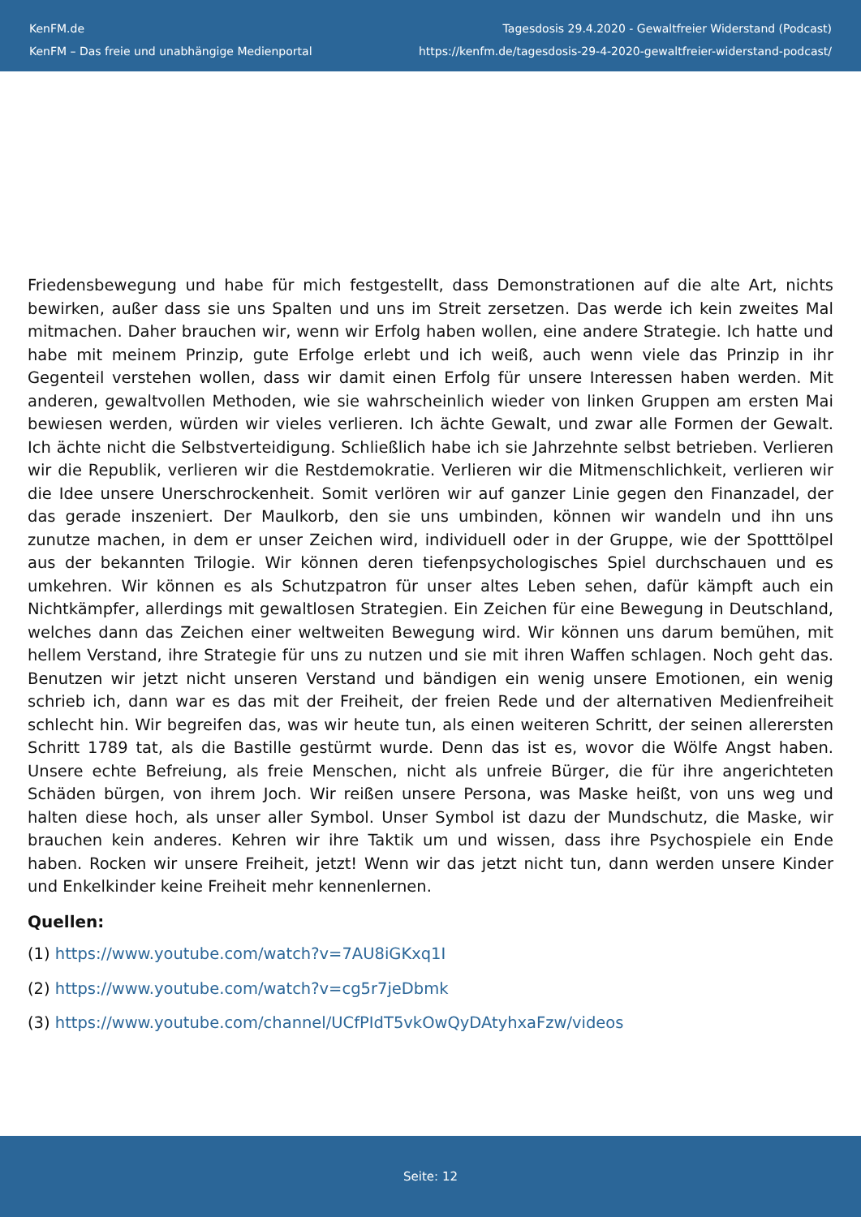KenFM.de
KenFM – Das freie und unabhängige Medienportal
Tagesdosis 29.4.2020 - Gewaltfreier Widerstand (Podcast)
https://kenfm.de/tagesdosis-29-4-2020-gewaltfreier-widerstand-podcast/
Friedensbewegung und habe für mich festgestellt, dass Demonstrationen auf die alte Art, nichts bewirken, außer dass sie uns Spalten und uns im Streit zersetzen. Das werde ich kein zweites Mal mitmachen. Daher brauchen wir, wenn wir Erfolg haben wollen, eine andere Strategie. Ich hatte und habe mit meinem Prinzip, gute Erfolge erlebt und ich weiß, auch wenn viele das Prinzip in ihr Gegenteil verstehen wollen, dass wir damit einen Erfolg für unsere Interessen haben werden. Mit anderen, gewaltvollen Methoden, wie sie wahrscheinlich wieder von linken Gruppen am ersten Mai bewiesen werden, würden wir vieles verlieren. Ich ächte Gewalt, und zwar alle Formen der Gewalt. Ich ächte nicht die Selbstverteidigung. Schließlich habe ich sie Jahrzehnte selbst betrieben. Verlieren wir die Republik, verlieren wir die Restdemokratie. Verlieren wir die Mitmenschlichkeit, verlieren wir die Idee unsere Unerschrockenheit. Somit verlören wir auf ganzer Linie gegen den Finanzadel, der das gerade inszeniert. Der Maulkorb, den sie uns umbinden, können wir wandeln und ihn uns zunutze machen, in dem er unser Zeichen wird, individuell oder in der Gruppe, wie der Spotttölpel aus der bekannten Trilogie. Wir können deren tiefenpsychologisches Spiel durchschauen und es umkehren. Wir können es als Schutzpatron für unser altes Leben sehen, dafür kämpft auch ein Nichtkämpfer, allerdings mit gewaltlosen Strategien. Ein Zeichen für eine Bewegung in Deutschland, welches dann das Zeichen einer weltweiten Bewegung wird. Wir können uns darum bemühen, mit hellem Verstand, ihre Strategie für uns zu nutzen und sie mit ihren Waffen schlagen. Noch geht das. Benutzen wir jetzt nicht unseren Verstand und bändigen ein wenig unsere Emotionen, ein wenig schrieb ich, dann war es das mit der Freiheit, der freien Rede und der alternativen Medienfreiheit schlecht hin. Wir begreifen das, was wir heute tun, als einen weiteren Schritt, der seinen allerersten Schritt 1789 tat, als die Bastille gestürmt wurde. Denn das ist es, wovor die Wölfe Angst haben. Unsere echte Befreiung, als freie Menschen, nicht als unfreie Bürger, die für ihre angerichteten Schäden bürgen, von ihrem Joch. Wir reißen unsere Persona, was Maske heißt, von uns weg und halten diese hoch, als unser aller Symbol. Unser Symbol ist dazu der Mundschutz, die Maske, wir brauchen kein anderes. Kehren wir ihre Taktik um und wissen, dass ihre Psychospiele ein Ende haben. Rocken wir unsere Freiheit, jetzt! Wenn wir das jetzt nicht tun, dann werden unsere Kinder und Enkelkinder keine Freiheit mehr kennenlernen.
Quellen:
(1) https://www.youtube.com/watch?v=7AU8iGKxq1I
(2) https://www.youtube.com/watch?v=cg5r7jeDbmk
(3) https://www.youtube.com/channel/UCfPIdT5vkOwQyDAtyhxaFzw/videos
Seite: 12